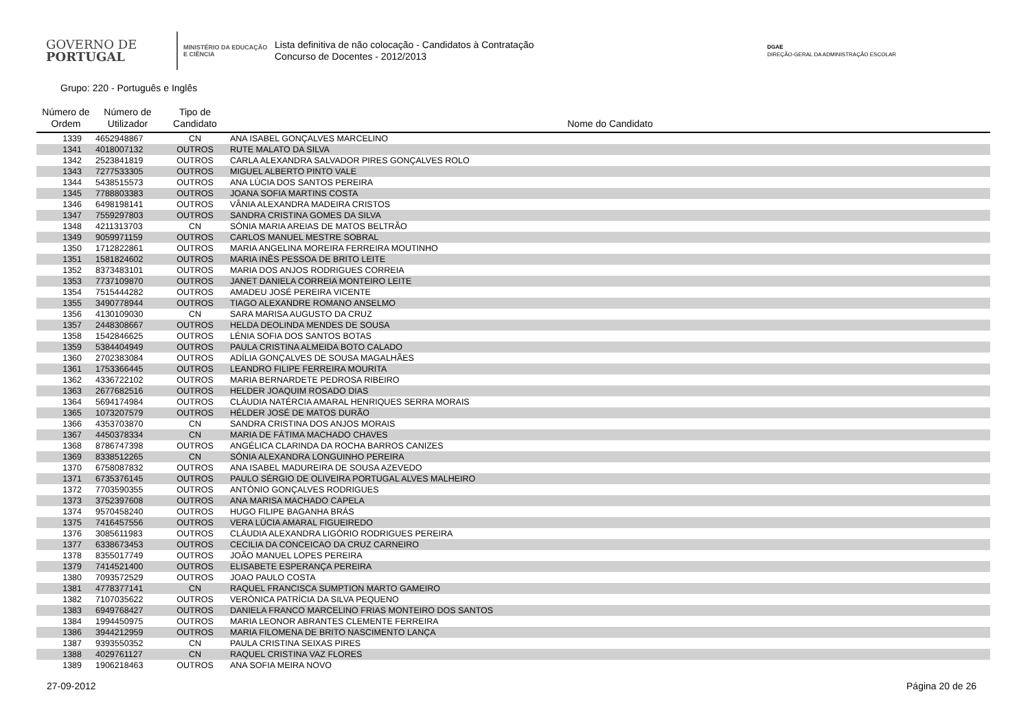GOVERNO DE
PORTUGAL
MINISTÉRIO DA EDUCAÇÃO
E CIÊNCIA
Lista definitiva de não colocação - Candidatos à Contratação
Concurso de Docentes - 2012/2013
DGAE
DIREÇÃO-GERAL DA ADMINISTRAÇÃO ESCOLAR
Grupo: 220 - Português e Inglês
| Número de Ordem | Número de Utilizador | Tipo de Candidato | Nome do Candidato |
| --- | --- | --- | --- |
| 1339 | 4652948867 | CN | ANA ISABEL GONÇALVES MARCELINO |
| 1341 | 4018007132 | OUTROS | RUTE MALATO DA SILVA |
| 1342 | 2523841819 | OUTROS | CARLA ALEXANDRA SALVADOR PIRES GONÇALVES ROLO |
| 1343 | 7277533305 | OUTROS | MIGUEL ALBERTO PINTO VALE |
| 1344 | 5438515573 | OUTROS | ANA LÚCIA DOS SANTOS PEREIRA |
| 1345 | 7788803383 | OUTROS | JOANA SOFIA MARTINS COSTA |
| 1346 | 6498198141 | OUTROS | VÂNIA ALEXANDRA MADEIRA CRISTOS |
| 1347 | 7559297803 | OUTROS | SANDRA CRISTINA GOMES DA SILVA |
| 1348 | 4211313703 | CN | SÓNIA MARIA AREIAS DE MATOS BELTRÃO |
| 1349 | 9059971159 | OUTROS | CARLOS MANUEL MESTRE SOBRAL |
| 1350 | 1712822861 | OUTROS | MARIA ANGELINA MOREIRA FERREIRA MOUTINHO |
| 1351 | 1581824602 | OUTROS | MARIA INÊS PESSOA DE BRITO LEITE |
| 1352 | 8373483101 | OUTROS | MARIA DOS ANJOS RODRIGUES CORREIA |
| 1353 | 7737109870 | OUTROS | JANET DANIELA CORREIA MONTEIRO LEITE |
| 1354 | 7515444282 | OUTROS | AMADEU JOSÉ PEREIRA VICENTE |
| 1355 | 3490778944 | OUTROS | TIAGO ALEXANDRE ROMANO ANSELMO |
| 1356 | 4130109030 | CN | SARA MARISA AUGUSTO DA CRUZ |
| 1357 | 2448308667 | OUTROS | HELDA DEOLINDA MENDES DE SOUSA |
| 1358 | 1542846625 | OUTROS | LÉNIA SOFIA DOS SANTOS BOTAS |
| 1359 | 5384404949 | OUTROS | PAULA CRISTINA ALMEIDA BOTO CALADO |
| 1360 | 2702383084 | OUTROS | ADÍLIA GONÇALVES DE SOUSA MAGALHÃES |
| 1361 | 1753366445 | OUTROS | LEANDRO FILIPE FERREIRA MOURITA |
| 1362 | 4336722102 | OUTROS | MARIA BERNARDETE PEDROSA RIBEIRO |
| 1363 | 2677682516 | OUTROS | HELDER JOAQUIM ROSADO DIAS |
| 1364 | 5694174984 | OUTROS | CLÁUDIA NATÉRCIA AMARAL HENRIQUES SERRA MORAIS |
| 1365 | 1073207579 | OUTROS | HÉLDER JOSÉ DE MATOS DURÃO |
| 1366 | 4353703870 | CN | SANDRA CRISTINA DOS ANJOS MORAIS |
| 1367 | 4450378334 | CN | MARIA DE FÁTIMA MACHADO CHAVES |
| 1368 | 8786747398 | OUTROS | ANGÉLICA CLARINDA DA ROCHA BARROS CANIZES |
| 1369 | 8338512265 | CN | SÓNIA ALEXANDRA LONGUINHO PEREIRA |
| 1370 | 6758087832 | OUTROS | ANA ISABEL MADUREIRA DE SOUSA AZEVEDO |
| 1371 | 6735376145 | OUTROS | PAULO SÉRGIO DE OLIVEIRA PORTUGAL ALVES MALHEIRO |
| 1372 | 7703590355 | OUTROS | ANTÓNIO GONÇALVES RODRIGUES |
| 1373 | 3752397608 | OUTROS | ANA MARISA MACHADO CAPELA |
| 1374 | 9570458240 | OUTROS | HUGO FILIPE BAGANHA BRÁS |
| 1375 | 7416457556 | OUTROS | VERA LÚCIA AMARAL FIGUEIREDO |
| 1376 | 3085611983 | OUTROS | CLÁUDIA ALEXANDRA LIGÓRIO RODRIGUES PEREIRA |
| 1377 | 6338673453 | OUTROS | CECILIA DA CONCEICAO DA CRUZ CARNEIRO |
| 1378 | 8355017749 | OUTROS | JOÃO MANUEL LOPES PEREIRA |
| 1379 | 7414521400 | OUTROS | ELISABETE ESPERANÇA PEREIRA |
| 1380 | 7093572529 | OUTROS | JOAO PAULO COSTA |
| 1381 | 4778377141 | CN | RAQUEL FRANCISCA SUMPTION MARTO GAMEIRO |
| 1382 | 7107035622 | OUTROS | VERÓNICA PATRÍCIA DA SILVA PEQUENO |
| 1383 | 6949768427 | OUTROS | DANIELA FRANCO MARCELINO FRIAS MONTEIRO DOS SANTOS |
| 1384 | 1994450975 | OUTROS | MARIA LEONOR ABRANTES CLEMENTE FERREIRA |
| 1386 | 3944212959 | OUTROS | MARIA FILOMENA DE BRITO NASCIMENTO LANÇA |
| 1387 | 9393550352 | CN | PAULA CRISTINA SEIXAS PIRES |
| 1388 | 4029761127 | CN | RAQUEL CRISTINA VAZ FLORES |
| 1389 | 1906218463 | OUTROS | ANA SOFIA MEIRA NOVO |
27-09-2012 Página 20 de 26